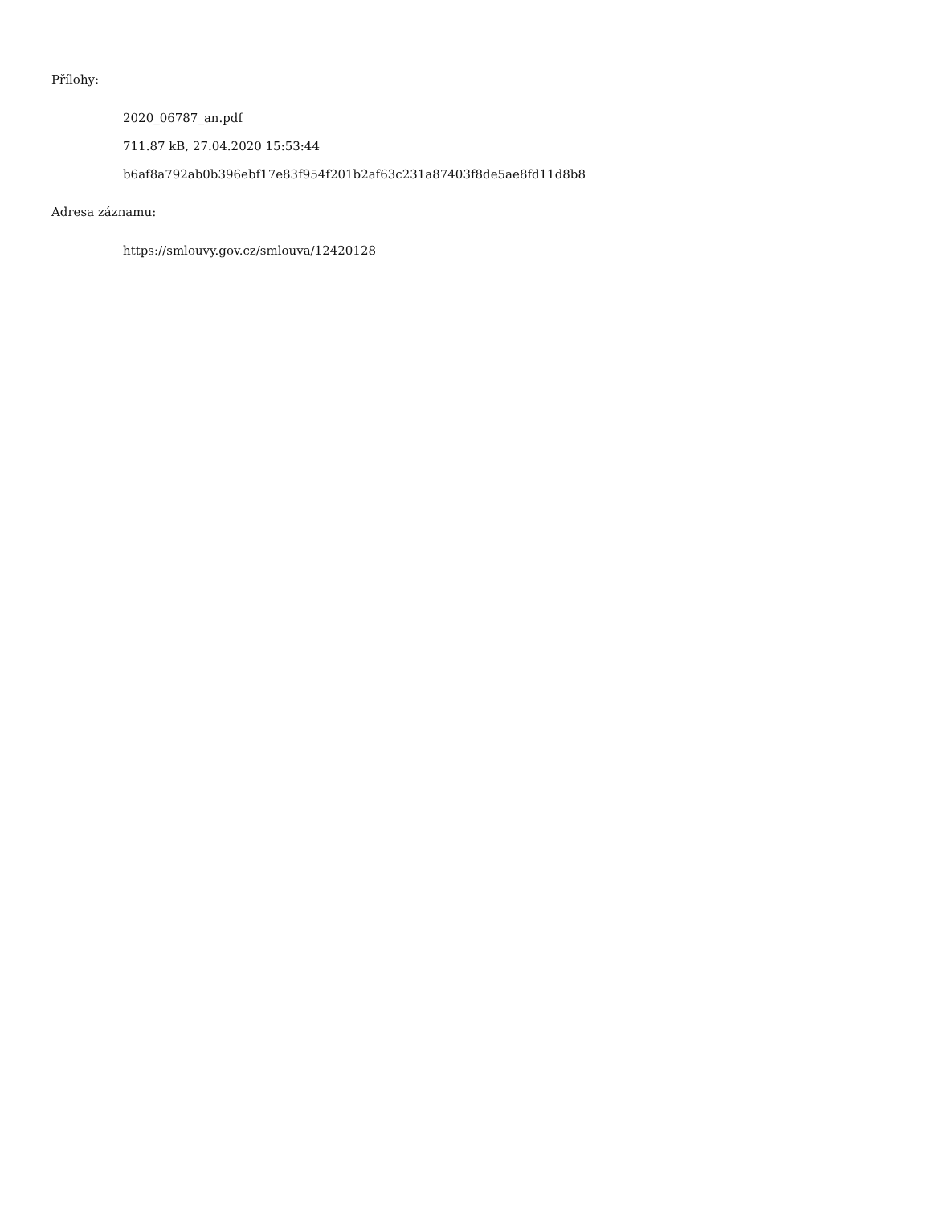Přílohy:
2020_06787_an.pdf
711.87 kB, 27.04.2020 15:53:44
b6af8a792ab0b396ebf17e83f954f201b2af63c231a87403f8de5ae8fd11d8b8
Adresa záznamu:
https://smlouvy.gov.cz/smlouva/12420128